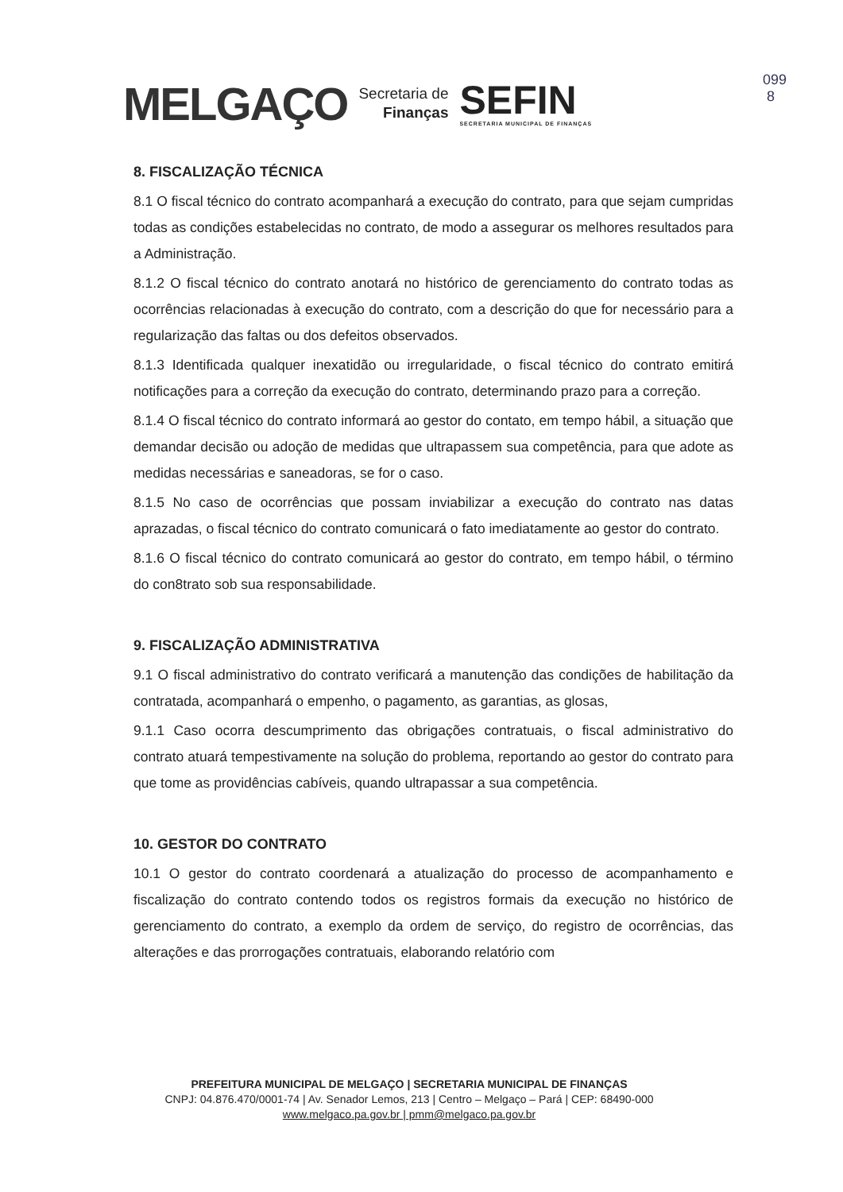MELGAÇO
Secretaria de
Finanças
SEFIN
SECRETARIA MUNICIPAL DE FINANÇAS
099
8
8. FISCALIZAÇÃO TÉCNICA
8.1 O fiscal técnico do contrato acompanhará a execução do contrato, para que sejam cumpridas todas as condições estabelecidas no contrato, de modo a assegurar os melhores resultados para a Administração.
8.1.2 O fiscal técnico do contrato anotará no histórico de gerenciamento do contrato todas as ocorrências relacionadas à execução do contrato, com a descrição do que for necessário para a regularização das faltas ou dos defeitos observados.
8.1.3 Identificada qualquer inexatidão ou irregularidade, o fiscal técnico do contrato emitirá notificações para a correção da execução do contrato, determinando prazo para a correção.
8.1.4 O fiscal técnico do contrato informará ao gestor do contato, em tempo hábil, a situação que demandar decisão ou adoção de medidas que ultrapassem sua competência, para que adote as medidas necessárias e saneadoras, se for o caso.
8.1.5 No caso de ocorrências que possam inviabilizar a execução do contrato nas datas aprazadas, o fiscal técnico do contrato comunicará o fato imediatamente ao gestor do contrato.
8.1.6 O fiscal técnico do contrato comunicará ao gestor do contrato, em tempo hábil, o término do con8trato sob sua responsabilidade.
9. FISCALIZAÇÃO ADMINISTRATIVA
9.1 O fiscal administrativo do contrato verificará a manutenção das condições de habilitação da contratada, acompanhará o empenho, o pagamento, as garantias, as glosas,
9.1.1 Caso ocorra descumprimento das obrigações contratuais, o fiscal administrativo do contrato atuará tempestivamente na solução do problema, reportando ao gestor do contrato para que tome as providências cabíveis, quando ultrapassar a sua competência.
10. GESTOR DO CONTRATO
10.1 O gestor do contrato coordenará a atualização do processo de acompanhamento e fiscalização do contrato contendo todos os registros formais da execução no histórico de gerenciamento do contrato, a exemplo da ordem de serviço, do registro de ocorrências, das alterações e das prorrogações contratuais, elaborando relatório com
PREFEITURA MUNICIPAL DE MELGAÇO | SECRETARIA MUNICIPAL DE FINANÇAS
CNPJ: 04.876.470/0001-74 | Av. Senador Lemos, 213 | Centro – Melgaço – Pará | CEP: 68490-000
www.melgaco.pa.gov.br | pmm@melgaco.pa.gov.br